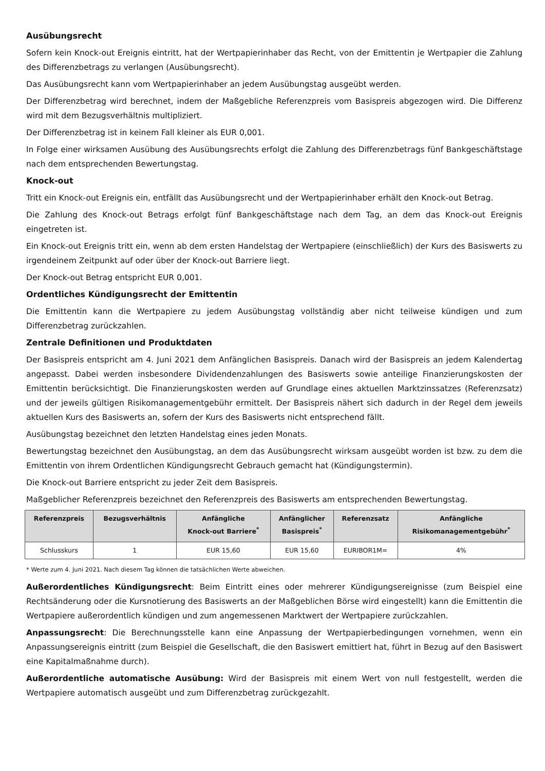Ausübungsrecht
Sofern kein Knock-out Ereignis eintritt, hat der Wertpapierinhaber das Recht, von der Emittentin je Wertpapier die Zahlung des Differenzbetrags zu verlangen (Ausübungsrecht).
Das Ausübungsrecht kann vom Wertpapierinhaber an jedem Ausübungstag ausgeübt werden.
Der Differenzbetrag wird berechnet, indem der Maßgebliche Referenzpreis vom Basispreis abgezogen wird. Die Differenz wird mit dem Bezugsverhältnis multipliziert.
Der Differenzbetrag ist in keinem Fall kleiner als EUR 0,001.
In Folge einer wirksamen Ausübung des Ausübungsrechts erfolgt die Zahlung des Differenzbetrags fünf Bankgeschäftstage nach dem entsprechenden Bewertungstag.
Knock-out
Tritt ein Knock-out Ereignis ein, entfällt das Ausübungsrecht und der Wertpapierinhaber erhält den Knock-out Betrag.
Die Zahlung des Knock-out Betrags erfolgt fünf Bankgeschäftstage nach dem Tag, an dem das Knock-out Ereignis eingetreten ist.
Ein Knock-out Ereignis tritt ein, wenn ab dem ersten Handelstag der Wertpapiere (einschließlich) der Kurs des Basiswerts zu irgendeinem Zeitpunkt auf oder über der Knock-out Barriere liegt.
Der Knock-out Betrag entspricht EUR 0,001.
Ordentliches Kündigungsrecht der Emittentin
Die Emittentin kann die Wertpapiere zu jedem Ausübungstag vollständig aber nicht teilweise kündigen und zum Differenzbetrag zurückzahlen.
Zentrale Definitionen und Produktdaten
Der Basispreis entspricht am 4. Juni 2021 dem Anfänglichen Basispreis. Danach wird der Basispreis an jedem Kalendertag angepasst. Dabei werden insbesondere Dividendenzahlungen des Basiswerts sowie anteilige Finanzierungskosten der Emittentin berücksichtigt. Die Finanzierungskosten werden auf Grundlage eines aktuellen Marktzinssatzes (Referenzsatz) und der jeweils gültigen Risikomanagementgebühr ermittelt. Der Basispreis nähert sich dadurch in der Regel dem jeweils aktuellen Kurs des Basiswerts an, sofern der Kurs des Basiswerts nicht entsprechend fällt.
Ausübungstag bezeichnet den letzten Handelstag eines jeden Monats.
Bewertungstag bezeichnet den Ausübungstag, an dem das Ausübungsrecht wirksam ausgeübt worden ist bzw. zu dem die Emittentin von ihrem Ordentlichen Kündigungsrecht Gebrauch gemacht hat (Kündigungstermin).
Die Knock-out Barriere entspricht zu jeder Zeit dem Basispreis.
Maßgeblicher Referenzpreis bezeichnet den Referenzpreis des Basiswerts am entsprechenden Bewertungstag.
| Referenzpreis | Bezugsverhältnis | Anfängliche Knock-out Barriere<sup>*</sup> | Anfänglicher Basispreis<sup>*</sup> | Referenzsatz | Anfängliche Risikomanagementgebühr<sup>*</sup> |
| --- | --- | --- | --- | --- | --- |
| Schlusskurs | 1 | EUR 15,60 | EUR 15,60 | EURIBOR1M= | 4% |
* Werte zum 4. Juni 2021. Nach diesem Tag können die tatsächlichen Werte abweichen.
Außerordentliches Kündigungsrecht: Beim Eintritt eines oder mehrerer Kündigungsereignisse (zum Beispiel eine Rechtsänderung oder die Kursnotierung des Basiswerts an der Maßgeblichen Börse wird eingestellt) kann die Emittentin die Wertpapiere außerordentlich kündigen und zum angemessenen Marktwert der Wertpapiere zurückzahlen.
Anpassungsrecht: Die Berechnungsstelle kann eine Anpassung der Wertpapierbedingungen vornehmen, wenn ein Anpassungsereignis eintritt (zum Beispiel die Gesellschaft, die den Basiswert emittiert hat, führt in Bezug auf den Basiswert eine Kapitalmaßnahme durch).
Außerordentliche automatische Ausübung: Wird der Basispreis mit einem Wert von null festgestellt, werden die Wertpapiere automatisch ausgeübt und zum Differenzbetrag zurückgezahlt.